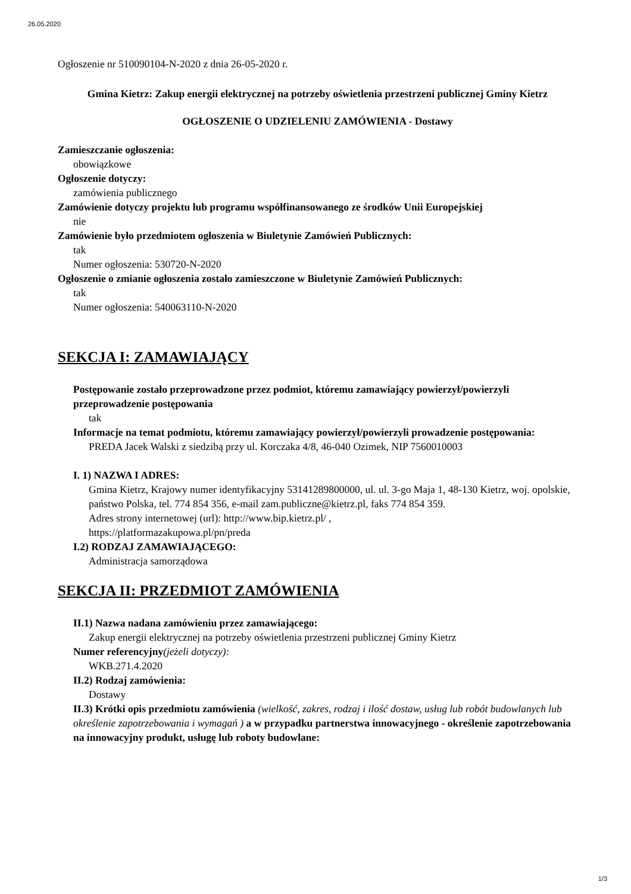26.05.2020
Ogłoszenie nr 510090104-N-2020 z dnia 26-05-2020 r.
Gmina Kietrz: Zakup energii elektrycznej na potrzeby oświetlenia przestrzeni publicznej Gminy Kietrz
OGŁOSZENIE O UDZIELENIU ZAMÓWIENIA - Dostawy
Zamieszczanie ogłoszenia:
obowiązkowe
Ogłoszenie dotyczy:
zamówienia publicznego
Zamówienie dotyczy projektu lub programu współfinansowanego ze środków Unii Europejskiej
nie
Zamówienie było przedmiotem ogłoszenia w Biuletynie Zamówień Publicznych:
tak
Numer ogłoszenia: 530720-N-2020
Ogłoszenie o zmianie ogłoszenia zostało zamieszczone w Biuletynie Zamówień Publicznych:
tak
Numer ogłoszenia: 540063110-N-2020
SEKCJA I: ZAMAWIAJĄCY
Postępowanie zostało przeprowadzone przez podmiot, któremu zamawiający powierzył/powierzyli przeprowadzenie postępowania
tak
Informacje na temat podmiotu, któremu zamawiający powierzył/powierzyli prowadzenie postępowania:
PREDA Jacek Walski z siedzibą przy ul. Korczaka 4/8, 46-040 Ozimek, NIP 7560010003
I. 1) NAZWA I ADRES:
Gmina Kietrz, Krajowy numer identyfikacyjny 53141289800000, ul. ul. 3-go Maja 1, 48-130 Kietrz, woj. opolskie, państwo Polska, tel. 774 854 356, e-mail zam.publiczne@kietrz.pl, faks 774 854 359.
Adres strony internetowej (url): http://www.bip.kietrz.pl/ ,
https://platformazakupowa.pl/pn/preda
I.2) RODZAJ ZAMAWIAJĄCEGO:
Administracja samorządowa
SEKCJA II: PRZEDMIOT ZAMÓWIENIA
II.1) Nazwa nadana zamówieniu przez zamawiającego:
Zakup energii elektrycznej na potrzeby oświetlenia przestrzeni publicznej Gminy Kietrz
Numer referencyjny(jeżeli dotyczy):
WKB.271.4.2020
II.2) Rodzaj zamówienia:
Dostawy
II.3) Krótki opis przedmiotu zamówienia (wielkość, zakres, rodzaj i ilość dostaw, usług lub robót budowlanych lub określenie zapotrzebowania i wymagań ) a w przypadku partnerstwa innowacyjnego - określenie zapotrzebowania na innowacyjny produkt, usługę lub roboty budowlane:
1/3